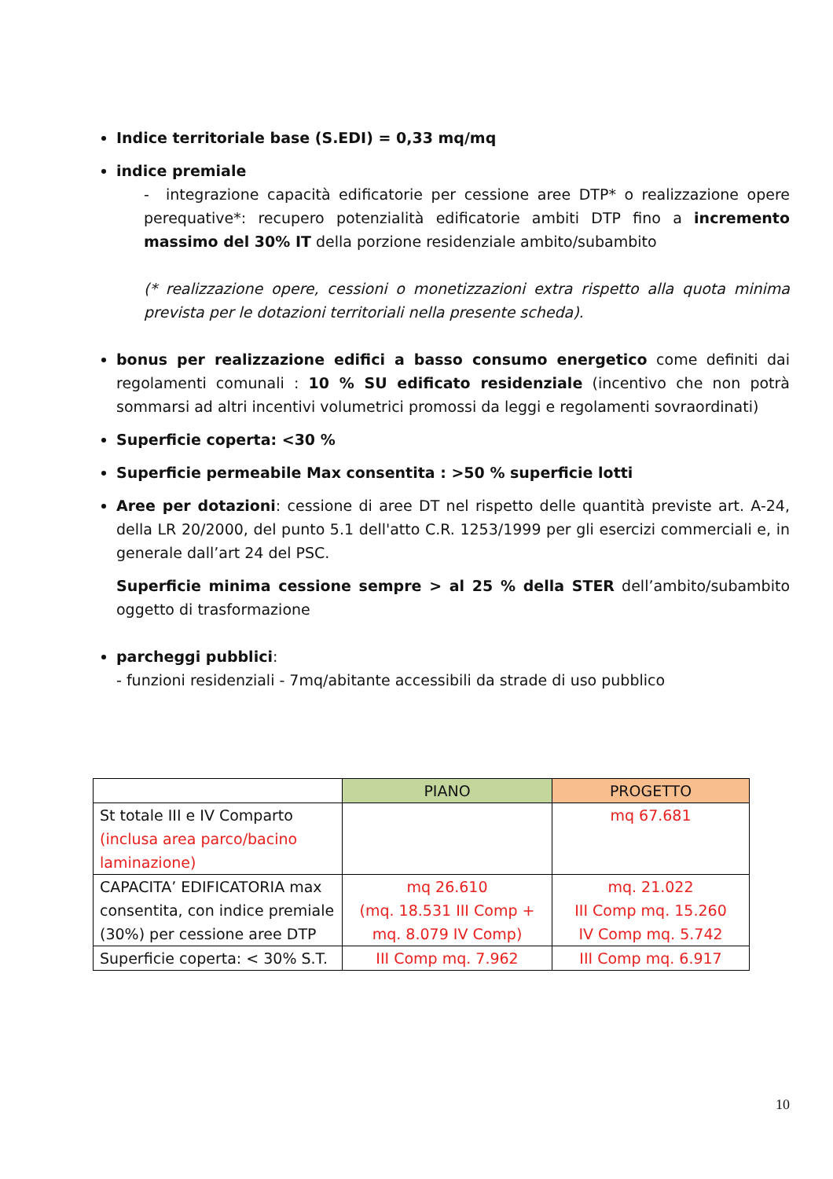Indice territoriale base (S.EDI) = 0,33 mq/mq
indice premiale
- integrazione capacità edificatorie per cessione aree DTP* o realizzazione opere perequative*: recupero potenzialità edificatorie ambiti DTP fino a incremento massimo del 30% IT della porzione residenziale ambito/subambito
(* realizzazione opere, cessioni o monetizzazioni extra rispetto alla quota minima prevista per le dotazioni territoriali nella presente scheda).
bonus per realizzazione edifici a basso consumo energetico come definiti dai regolamenti comunali : 10 % SU edificato residenziale (incentivo che non potrà sommarsi ad altri incentivi volumetrici promossi da leggi e regolamenti sovraordinati)
Superficie coperta: <30 %
Superficie permeabile Max consentita : >50 % superficie lotti
Aree per dotazioni: cessione di aree DT nel rispetto delle quantità previste art. A-24, della LR 20/2000, del punto 5.1 dell'atto C.R. 1253/1999 per gli esercizi commerciali e, in generale dall’art 24 del PSC.
Superficie minima cessione sempre > al 25 % della STER dell’ambito/subambito oggetto di trasformazione
parcheggi pubblici:
- funzioni residenziali - 7mq/abitante accessibili da strade di uso pubblico
| | PIANO | PROGETTO |
| --- | --- | --- |
| St totale III e IV Comparto (inclusa area parco/bacino laminazione) | | mq 67.681 |
| CAPACITA’ EDIFICATORIA max consentita, con indice premiale (30%) per cessione aree DTP | mq 26.610 (mq. 18.531 III Comp + mq. 8.079 IV Comp) | mq. 21.022 III Comp mq. 15.260 IV Comp mq. 5.742 |
| Superficie coperta: < 30% S.T. | III Comp mq. 7.962 | III Comp mq. 6.917 |
10